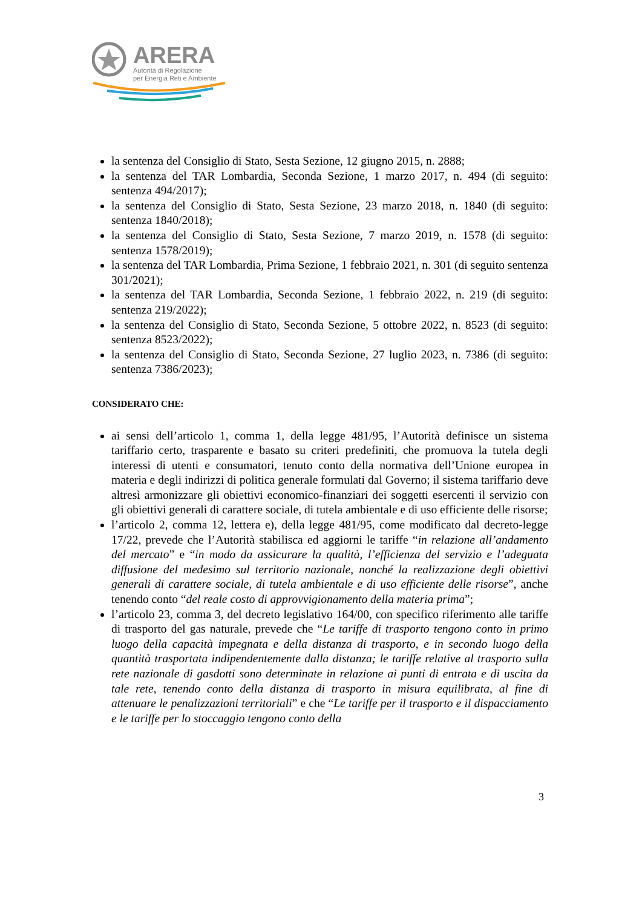ARERA
Autorità di Regolazione
per Energia Reti e Ambiente
la sentenza del Consiglio di Stato, Sesta Sezione, 12 giugno 2015, n. 2888;
la sentenza del TAR Lombardia, Seconda Sezione, 1 marzo 2017, n. 494 (di seguito: sentenza 494/2017);
la sentenza del Consiglio di Stato, Sesta Sezione, 23 marzo 2018, n. 1840 (di seguito: sentenza 1840/2018);
la sentenza del Consiglio di Stato, Sesta Sezione, 7 marzo 2019, n. 1578 (di seguito: sentenza 1578/2019);
la sentenza del TAR Lombardia, Prima Sezione, 1 febbraio 2021, n. 301 (di seguito sentenza 301/2021);
la sentenza del TAR Lombardia, Seconda Sezione, 1 febbraio 2022, n. 219 (di seguito: sentenza 219/2022);
la sentenza del Consiglio di Stato, Seconda Sezione, 5 ottobre 2022, n. 8523 (di seguito: sentenza 8523/2022);
la sentenza del Consiglio di Stato, Seconda Sezione, 27 luglio 2023, n. 7386 (di seguito: sentenza 7386/2023);
CONSIDERATO CHE:
ai sensi dell’articolo 1, comma 1, della legge 481/95, l’Autorità definisce un sistema tariffario certo, trasparente e basato su criteri predefiniti, che promuova la tutela degli interessi di utenti e consumatori, tenuto conto della normativa dell’Unione europea in materia e degli indirizzi di politica generale formulati dal Governo; il sistema tariffario deve altresì armonizzare gli obiettivi economico-finanziari dei soggetti esercenti il servizio con gli obiettivi generali di carattere sociale, di tutela ambientale e di uso efficiente delle risorse;
l’articolo 2, comma 12, lettera e), della legge 481/95, come modificato dal decreto-legge 17/22, prevede che l’Autorità stabilisca ed aggiorni le tariffe “in relazione all’andamento del mercato” e “in modo da assicurare la qualità, l’efficienza del servizio e l’adeguata diffusione del medesimo sul territorio nazionale, nonché la realizzazione degli obiettivi generali di carattere sociale, di tutela ambientale e di uso efficiente delle risorse”, anche tenendo conto “del reale costo di approvvigionamento della materia prima”;
l’articolo 23, comma 3, del decreto legislativo 164/00, con specifico riferimento alle tariffe di trasporto del gas naturale, prevede che “Le tariffe di trasporto tengono conto in primo luogo della capacità impegnata e della distanza di trasporto, e in secondo luogo della quantità trasportata indipendentemente dalla distanza; le tariffe relative al trasporto sulla rete nazionale di gasdotti sono determinate in relazione ai punti di entrata e di uscita da tale rete, tenendo conto della distanza di trasporto in misura equilibrata, al fine di attenuare le penalizzazioni territoriali” e che “Le tariffe per il trasporto e il dispacciamento e le tariffe per lo stoccaggio tengono conto della
3